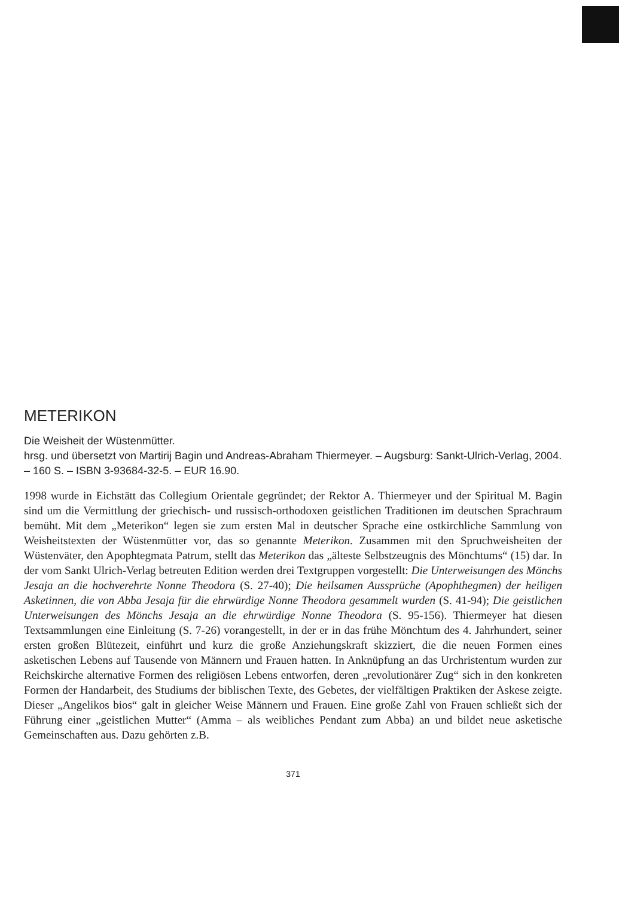METERIKON
Die Weisheit der Wüstenmütter.
hrsg. und übersetzt von Martirij Bagin und Andreas-Abraham Thiermeyer. – Augsburg: Sankt-Ulrich-Verlag, 2004. – 160 S. – ISBN 3-93684-32-5. – EUR 16.90.
1998 wurde in Eichstätt das Collegium Orientale gegründet; der Rektor A. Thiermeyer und der Spiritual M. Bagin sind um die Vermittlung der griechisch- und russisch-orthodoxen geistlichen Traditionen im deutschen Sprachraum bemüht. Mit dem „Meterikon“ legen sie zum ersten Mal in deutscher Sprache eine ostkirchliche Sammlung von Weisheitstexten der Wüstenmütter vor, das so genannte Meterikon. Zusammen mit den Spruchweisheiten der Wüstenväter, den Apophtegmata Patrum, stellt das Meterikon das „älteste Selbstzeugnis des Mönchtums“ (15) dar. In der vom Sankt Ulrich-Verlag betreuten Edition werden drei Textgruppen vorgestellt: Die Unterweisungen des Mönchs Jesaja an die hochverehrte Nonne Theodora (S. 27-40); Die heilsamen Aussprüche (Apophthegmen) der heiligen Asketinnen, die von Abba Jesaja für die ehrwürdige Nonne Theodora gesammelt wurden (S. 41-94); Die geistlichen Unterweisungen des Mönchs Jesaja an die ehrwürdige Nonne Theodora (S. 95-156). Thiermeyer hat diesen Textsammlungen eine Einleitung (S. 7-26) vorangestellt, in der er in das frühe Mönchtum des 4. Jahrhundert, seiner ersten großen Blütezeit, einführt und kurz die große Anziehungskraft skizziert, die die neuen Formen eines asketischen Lebens auf Tausende von Männern und Frauen hatten. In Anknüpfung an das Urchristentum wurden zur Reichskirche alternative Formen des religiösen Lebens entworfen, deren „revolutionärer Zug“ sich in den konkreten Formen der Handarbeit, des Studiums der biblischen Texte, des Gebetes, der vielfältigen Praktiken der Askese zeigte. Dieser „Angelikos bios“ galt in gleicher Weise Männern und Frauen. Eine große Zahl von Frauen schließt sich der Führung einer „geistlichen Mutter“ (Amma – als weibliches Pendant zum Abba) an und bildet neue asketische Gemeinschaften aus. Dazu gehörten z.B.
371